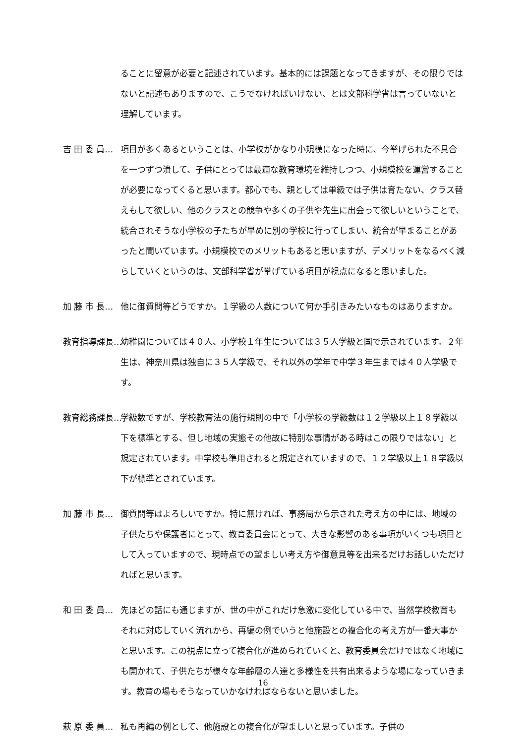ることに留意が必要と記述されています。基本的には課題となってきますが、その限りではないと記述もありますので、こうでなければいけない、とは文部科学省は言っていないと理解しています。
吉 田 委 員… 項目が多くあるということは、小学校がかなり小規模になった時に、今挙げられた不具合を一つずつ潰して、子供にとっては最適な教育環境を維持しつつ、小規模校を運営することが必要になってくると思います。都心でも、親としては単級では子供は育たない、クラス替えもして欲しい、他のクラスとの競争や多くの子供や先生に出会って欲しいということで、統合されそうな小学校の子たちが早めに別の学校に行ってしまい、統合が早まることがあったと聞いています。小規模校でのメリットもあると思いますが、デメリットをなるべく減らしていくというのは、文部科学省が挙げている項目が視点になると思いました。
加 藤 市 長… 他に御質問等どうですか。１学級の人数について何か手引きみたいなものはありますか。
教育指導課長… 幼稚園については４０人、小学校１年生については３５人学級と国で示されています。２年生は、神奈川県は独自に３５人学級で、それ以外の学年で中学３年生までは４０人学級です。
教育総務課長… 学級数ですが、学校教育法の施行規則の中で「小学校の学級数は１２学級以上１８学級以下を標準とする、但し地域の実態その他故に特別な事情がある時はこの限りではない」と規定されています。中学校も準用されると規定されていますので、１２学級以上１８学級以下が標準とされています。
加 藤 市 長… 御質問等はよろしいですか。特に無ければ、事務局から示された考え方の中には、地域の子供たちや保護者にとって、教育委員会にとって、大きな影響のある事項がいくつも項目として入っていますので、現時点での望ましい考え方や御意見等を出来るだけお話しいただければと思います。
和 田 委 員… 先ほどの話にも通じますが、世の中がこれだけ急激に変化している中で、当然学校教育もそれに対応していく流れから、再編の例でいうと他施設との複合化の考え方が一番大事かと思います。この視点に立って複合化が進められていくと、教育委員会だけではなく地域にも開かれて、子供たちが様々な年齢層の人達と多様性を共有出来るような場になっていきます。教育の場もそうなっていかなければならないと思いました。
萩 原 委 員… 私も再編の例として、他施設との複合化が望ましいと思っています。子供の
16